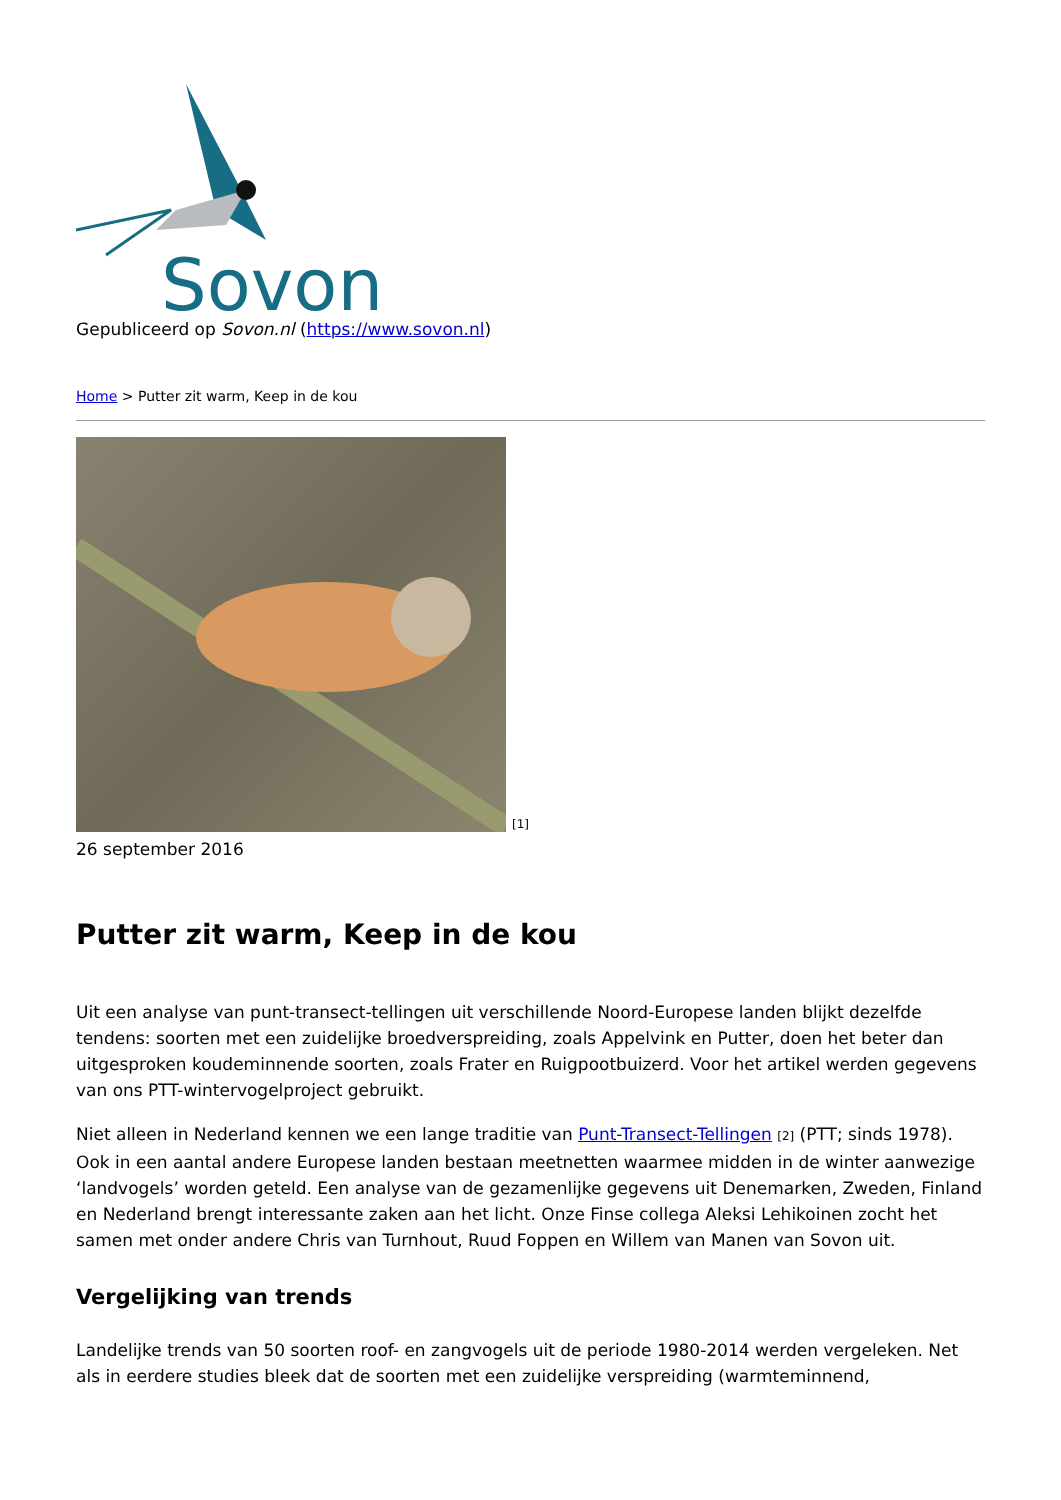Sovon
Gepubliceerd op Sovon.nl (https://www.sovon.nl)
Home > Putter zit warm, Keep in de kou
[1]
26 september 2016
Putter zit warm, Keep in de kou
Uit een analyse van punt-transect-tellingen uit verschillende Noord-Europese landen blijkt dezelfde tendens: soorten met een zuidelijke broedverspreiding, zoals Appelvink en Putter, doen het beter dan uitgesproken koudeminnende soorten, zoals Frater en Ruigpootbuizerd. Voor het artikel werden gegevens van ons PTT-wintervogelproject gebruikt.
Niet alleen in Nederland kennen we een lange traditie van Punt-Transect-Tellingen [2] (PTT; sinds 1978). Ook in een aantal andere Europese landen bestaan meetnetten waarmee midden in de winter aanwezige ‘landvogels’ worden geteld. Een analyse van de gezamenlijke gegevens uit Denemarken, Zweden, Finland en Nederland brengt interessante zaken aan het licht. Onze Finse collega Aleksi Lehikoinen zocht het samen met onder andere Chris van Turnhout, Ruud Foppen en Willem van Manen van Sovon uit.
Vergelijking van trends
Landelijke trends van 50 soorten roof- en zangvogels uit de periode 1980-2014 werden vergeleken. Net als in eerdere studies bleek dat de soorten met een zuidelijke verspreiding (warmteminnend,